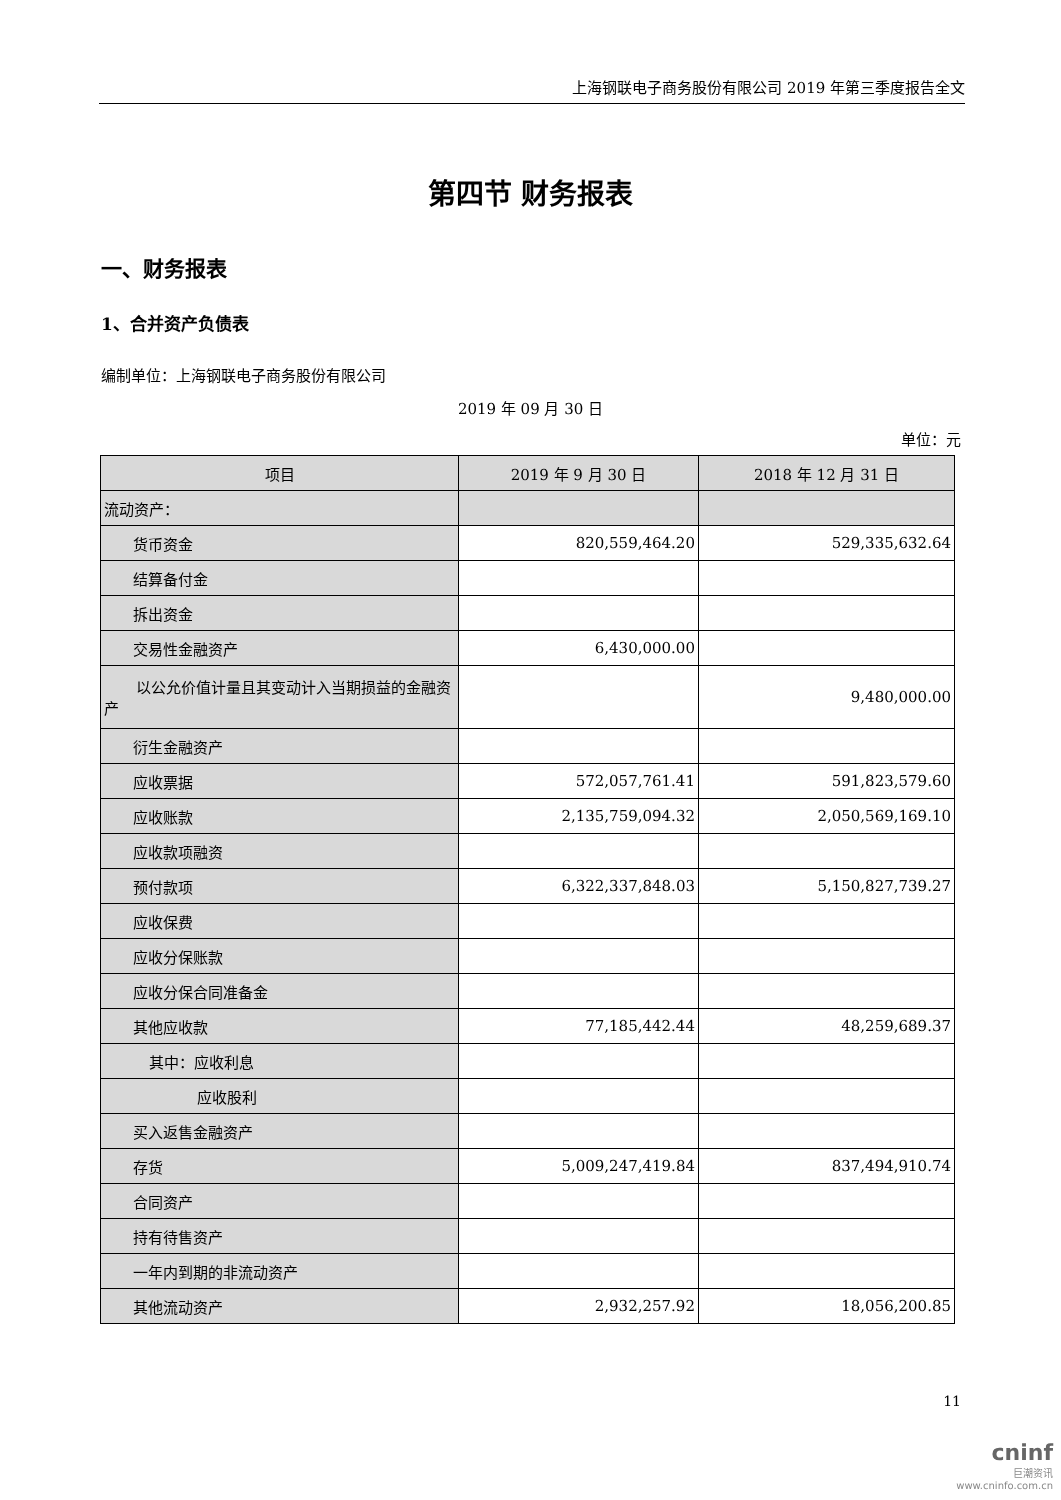上海钢联电子商务股份有限公司 2019 年第三季度报告全文
第四节 财务报表
一、财务报表
1、合并资产负债表
编制单位：上海钢联电子商务股份有限公司
2019 年 09 月 30 日
单位：元
| 项目 | 2019 年 9 月 30 日 | 2018 年 12 月 31 日 |
| --- | --- | --- |
| 流动资产： | | |
| 货币资金 | 820,559,464.20 | 529,335,632.64 |
| 结算备付金 | | |
| 拆出资金 | | |
| 交易性金融资产 | 6,430,000.00 | |
| 以公允价值计量且其变动计入当 期损益的金融资产 | | 9,480,000.00 |
| 衍生金融资产 | | |
| 应收票据 | 572,057,761.41 | 591,823,579.60 |
| 应收账款 | 2,135,759,094.32 | 2,050,569,169.10 |
| 应收款项融资 | | |
| 预付款项 | 6,322,337,848.03 | 5,150,827,739.27 |
| 应收保费 | | |
| 应收分保账款 | | |
| 应收分保合同准备金 | | |
| 其他应收款 | 77,185,442.44 | 48,259,689.37 |
| 其中：应收利息 | | |
| 应收股利 | | |
| 买入返售金融资产 | | |
| 存货 | 5,009,247,419.84 | 837,494,910.74 |
| 合同资产 | | |
| 持有待售资产 | | |
| 一年内到期的非流动资产 | | |
| 其他流动资产 | 2,932,257.92 | 18,056,200.85 |
11
cninf
巨潮资讯
www.cninfo.com.cn